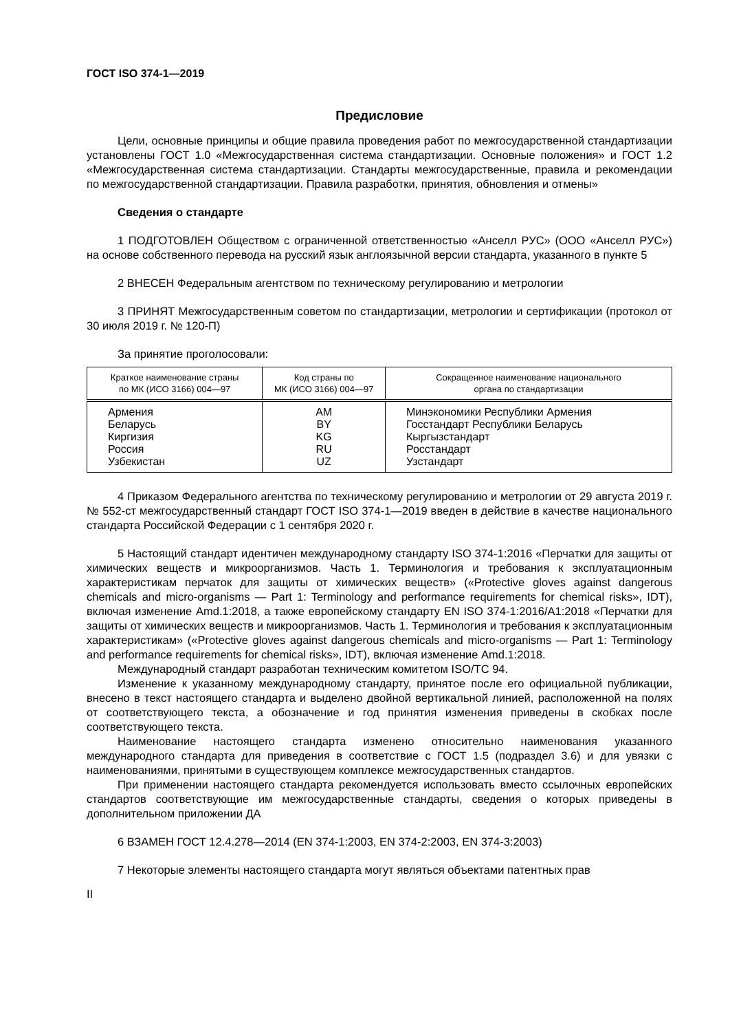ГОСТ ISO 374-1—2019
Предисловие
Цели, основные принципы и общие правила проведения работ по межгосударственной стандартизации установлены ГОСТ 1.0 «Межгосударственная система стандартизации. Основные положения» и ГОСТ 1.2 «Межгосударственная система стандартизации. Стандарты межгосударственные, правила и рекомендации по межгосударственной стандартизации. Правила разработки, принятия, обновления и отмены»
Сведения о стандарте
1 ПОДГОТОВЛЕН Обществом с ограниченной ответственностью «Анселл РУС» (ООО «Анселл РУС») на основе собственного перевода на русский язык англоязычной версии стандарта, указанного в пункте 5
2 ВНЕСЕН Федеральным агентством по техническому регулированию и метрологии
3 ПРИНЯТ Межгосударственным советом по стандартизации, метрологии и сертификации (протокол от 30 июля 2019 г. № 120-П)
За принятие проголосовали:
| Краткое наименование страны по МК (ИСО 3166) 004—97 | Код страны по МК (ИСО 3166) 004—97 | Сокращенное наименование национального органа по стандартизации |
| --- | --- | --- |
| Армения | AM | Минэкономики Республики Армения |
| Беларусь | BY | Госстандарт Республики Беларусь |
| Киргизия | KG | Кыргызстандарт |
| Россия | RU | Росстандарт |
| Узбекистан | UZ | Узстандарт |
4 Приказом Федерального агентства по техническому регулированию и метрологии от 29 августа 2019 г. № 552-ст межгосударственный стандарт ГОСТ ISO 374-1—2019 введен в действие в качестве национального стандарта Российской Федерации с 1 сентября 2020 г.
5 Настоящий стандарт идентичен международному стандарту ISO 374-1:2016 «Перчатки для защиты от химических веществ и микроорганизмов. Часть 1. Терминология и требования к эксплуатационным характеристикам перчаток для защиты от химических веществ» («Protective gloves against dangerous chemicals and micro-organisms — Part 1: Terminology and performance requirements for chemical risks», IDT), включая изменение Amd.1:2018, а также европейскому стандарту EN ISO 374-1:2016/A1:2018 «Перчатки для защиты от химических веществ и микроорганизмов. Часть 1. Терминология и требования к эксплуатационным характеристикам» («Protective gloves against dangerous chemicals and micro-organisms — Part 1: Terminology and performance requirements for chemical risks», IDT), включая изменение Amd.1:2018.
Международный стандарт разработан техническим комитетом ISO/TC 94.
Изменение к указанному международному стандарту, принятое после его официальной публикации, внесено в текст настоящего стандарта и выделено двойной вертикальной линией, расположенной на полях от соответствующего текста, а обозначение и год принятия изменения приведены в скобках после соответствующего текста.
Наименование настоящего стандарта изменено относительно наименования указанного международного стандарта для приведения в соответствие с ГОСТ 1.5 (подраздел 3.6) и для увязки с наименованиями, принятыми в существующем комплексе межгосударственных стандартов.
При применении настоящего стандарта рекомендуется использовать вместо ссылочных европейских стандартов соответствующие им межгосударственные стандарты, сведения о которых приведены в дополнительном приложении ДА
6 ВЗАМЕН ГОСТ 12.4.278—2014 (EN 374-1:2003, EN 374-2:2003, EN 374-3:2003)
7 Некоторые элементы настоящего стандарта могут являться объектами патентных прав
II